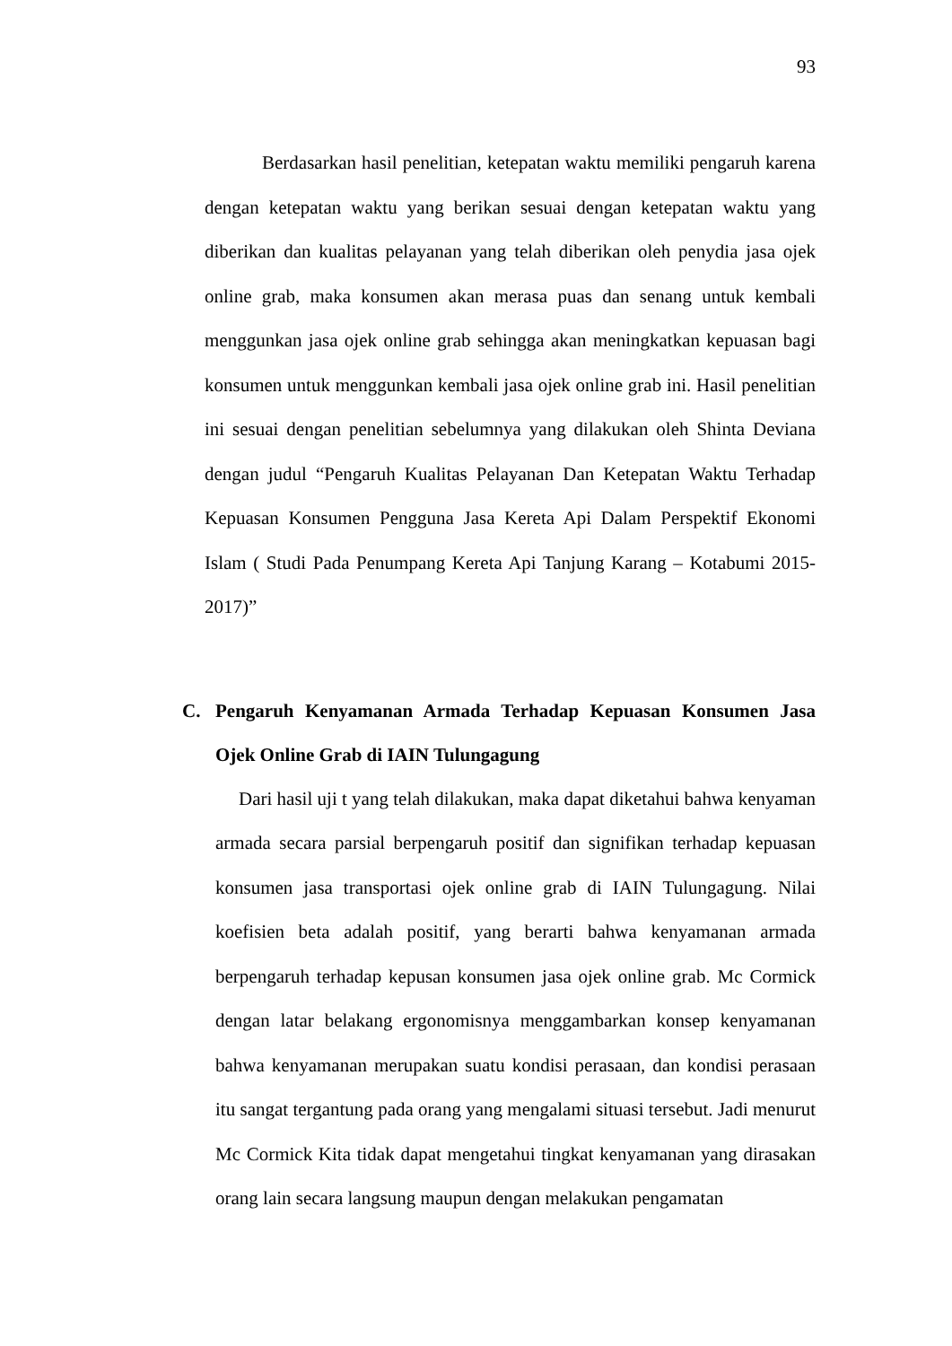93
Berdasarkan hasil penelitian, ketepatan waktu memiliki pengaruh karena dengan ketepatan waktu yang berikan sesuai dengan ketepatan waktu yang diberikan dan kualitas pelayanan yang telah diberikan oleh penydia jasa ojek online grab, maka konsumen akan merasa puas dan senang untuk kembali menggunkan jasa ojek online grab sehingga akan meningkatkan kepuasan bagi konsumen untuk menggunkan kembali jasa ojek online grab ini. Hasil penelitian ini sesuai dengan penelitian sebelumnya yang dilakukan oleh Shinta Deviana dengan judul “Pengaruh Kualitas Pelayanan Dan Ketepatan Waktu Terhadap Kepuasan Konsumen Pengguna Jasa Kereta Api Dalam Perspektif Ekonomi Islam ( Studi Pada Penumpang Kereta Api Tanjung Karang – Kotabumi 2015-2017)”
C. Pengaruh Kenyamanan Armada Terhadap Kepuasan Konsumen Jasa Ojek Online Grab di IAIN Tulungagung
Dari hasil uji t yang telah dilakukan, maka dapat diketahui bahwa kenyaman armada secara parsial berpengaruh positif dan signifikan terhadap kepuasan konsumen jasa transportasi ojek online grab di IAIN Tulungagung. Nilai koefisien beta adalah positif, yang berarti bahwa kenyamanan armada berpengaruh terhadap kepusan konsumen jasa ojek online grab. Mc Cormick dengan latar belakang ergonomisnya menggambarkan konsep kenyamanan bahwa kenyamanan merupakan suatu kondisi perasaan, dan kondisi perasaan itu sangat tergantung pada orang yang mengalami situasi tersebut. Jadi menurut Mc Cormick Kita tidak dapat mengetahui tingkat kenyamanan yang dirasakan orang lain secara langsung maupun dengan melakukan pengamatan